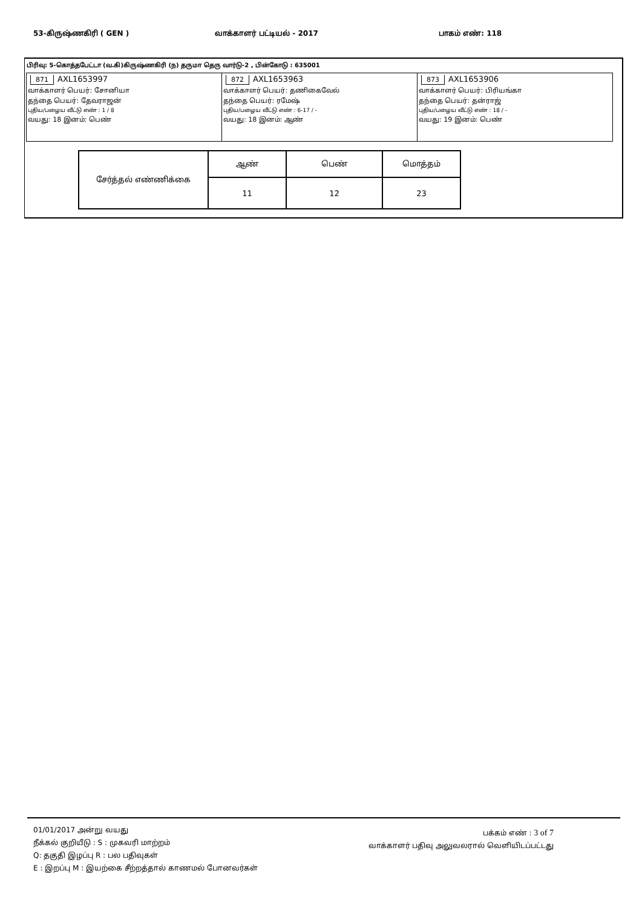53-கிருஷ்ணகிரி ( GEN ) வாக்காளர் பட்டியல் - 2017 பாகம் எண்: 118
பிரிவு: 5-கொத்தபேட்டா (வ.கி)கிருஷ்ணகிரி (ந) தருமா தெரு வார்டு-2 , பின்கோடு : 635001
871 AXL1653997
வாக்காளர் பெயர்: சோனியா
தந்தை பெயர்: தேவராஜன்
புதிய/பழைய வீட்டு எண் : 1 / 8
வயது: 18 இனம்: பெண்
872 AXL1653963
வாக்காளர் பெயர்: தணிகைவேல்
தந்தை பெயர்: ரமேஷ்
புதிய/பழைய வீட்டு எண் : 6-17 / -
வயது: 18 இனம்: ஆண்
873 AXL1653906
வாக்காளர் பெயர்: பிரியங்கா
தந்தை பெயர்: தன்ராஜ்
புதிய/பழைய வீட்டு எண் : 18 / -
வயது: 19 இனம்: பெண்
| சேர்த்தல் எண்ணிக்கை | ஆண் | பெண் | மொத்தம் |
| | 11 | 12 | 23 |
01/01/2017 அன்று வயது
நீக்கல் குறியீடு : S : முகவரி மாற்றம்
Q: தகுதி இழப்பு R : பல பதிவுகள்
E : இறப்பு M : இயற்கை சீற்றத்தால் காணமல் போனவர்கள்
பக்கம் எண் : 3 of 7
வாக்காளர் பதிவு அலுவலரால் வெளியிடப்பட்டது